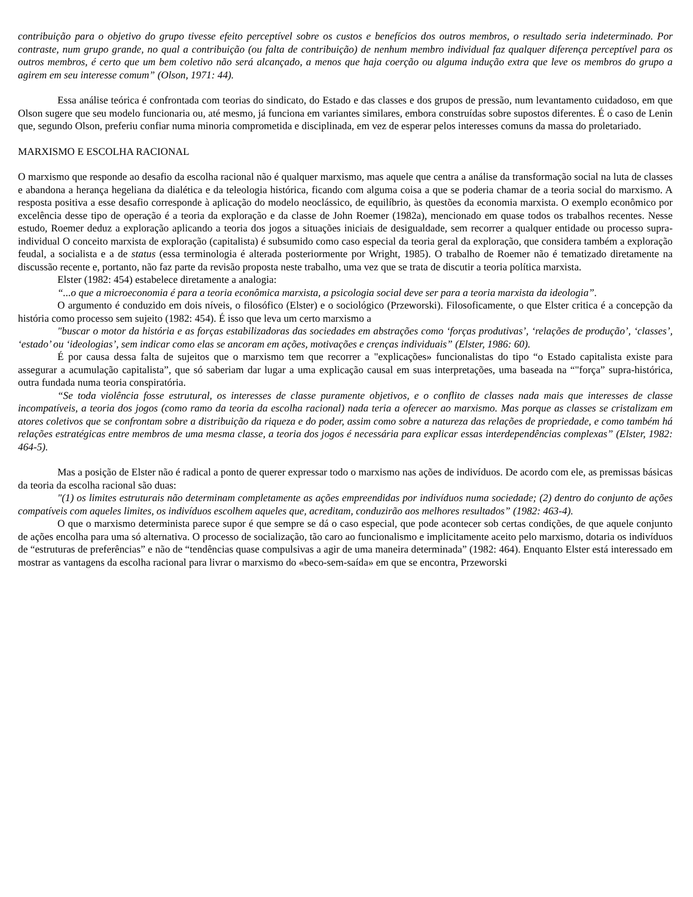contribuição para o objetivo do grupo tivesse efeito perceptível sobre os custos e benefícios dos outros membros, o resultado seria indeterminado. Por contraste, num grupo grande, no qual a contribuição (ou falta de contribuição) de nenhum membro individual faz qualquer diferença perceptível para os outros membros, é certo que um bem coletivo não será alcançado, a menos que haja coerção ou alguma indução extra que leve os membros do grupo a agirem em seu interesse comum” (Olson, 1971: 44).
Essa análise teórica é confrontada com teorias do sindicato, do Estado e das classes e dos grupos de pressão, num levantamento cuidadoso, em que Olson sugere que seu modelo funcionaria ou, até mesmo, já funciona em variantes similares, embora construídas sobre supostos diferentes. É o caso de Lenin que, segundo Olson, preferiu confiar numa minoria comprometida e disciplinada, em vez de esperar pelos interesses comuns da massa do proletariado.
MARXISMO E ESCOLHA RACIONAL
O marxismo que responde ao desafio da escolha racional não é qualquer marxismo, mas aquele que centra a análise da transformação social na luta de classes e abandona a herança hegeliana da dialética e da teleologia histórica, ficando com alguma coisa a que se poderia chamar de a teoria social do marxismo. A resposta positiva a esse desafio corresponde à aplicação do modelo neoclássico, de equilíbrio, às questões da economia marxista. O exemplo econômico por excelência desse tipo de operação é a teoria da exploração e da classe de John Roemer (1982a), mencionado em quase todos os trabalhos recentes. Nesse estudo, Roemer deduz a exploração aplicando a teoria dos jogos a situações iniciais de desigualdade, sem recorrer a qualquer entidade ou processo supra-individual O conceito marxista de exploração (capitalista) é subsumido como caso especial da teoria geral da exploração, que considera também a exploração feudal, a socialista e a de status (essa terminologia é alterada posteriormente por Wright, 1985). O trabalho de Roemer não é tematizado diretamente na discussão recente e, portanto, não faz parte da revisão proposta neste trabalho, uma vez que se trata de discutir a teoria política marxista.
Elster (1982: 454) estabelece diretamente a analogia:
“...o que a microeconomia é para a teoria econômica marxista, a psicologia social deve ser para a teoria marxista da ideologia”.
O argumento é conduzido em dois níveis, o filosófico (Elster) e o sociológico (Przeworski). Filosoficamente, o que Elster critica é a concepção da história como processo sem sujeito (1982: 454). É isso que leva um certo marxismo a
"buscar o motor da história e as forças estabilizadoras das sociedades em abstrações como ‘forças produtivas’, ‘relações de produção’, ‘classes’, ‘estado’ ou ‘ideologias’, sem indicar como elas se ancoram em ações, motivações e crenças individuais” (Elster, 1986: 60).
É por causa dessa falta de sujeitos que o marxismo tem que recorrer a "explicações» funcionalistas do tipo “o Estado capitalista existe para assegurar a acumulação capitalista”, que só saberiam dar lugar a uma explicação causal em suas interpretações, uma baseada na “"força” supra-histórica, outra fundada numa teoria conspiratória.
“Se toda violência fosse estrutural, os interesses de classe puramente objetivos, e o conflito de classes nada mais que interesses de classe incompatíveis, a teoria dos jogos (como ramo da teoria da escolha racional) nada teria a oferecer ao marxismo. Mas porque as classes se cristalizam em atores coletivos que se confrontam sobre a distribuição da riqueza e do poder, assim como sobre a natureza das relações de propriedade, e como também há relações estratégicas entre membros de uma mesma classe, a teoria dos jogos é necessária para explicar essas interdependências complexas” (Elster, 1982: 464-5).
Mas a posição de Elster não é radical a ponto de querer expressar todo o marxismo nas ações de indivíduos. De acordo com ele, as premissas básicas da teoria da escolha racional são duas:
"(1) os limites estruturais não determinam completamente as ações empreendidas por indivíduos numa sociedade; (2) dentro do conjunto de ações compatíveis com aqueles limites, os indivíduos escolhem aqueles que, acreditam, conduzirão aos melhores resultados” (1982: 463-4).
O que o marxismo determinista parece supor é que sempre se dá o caso especial, que pode acontecer sob certas condições, de que aquele conjunto de ações encolha para uma só alternativa. O processo de socialização, tão caro ao funcionalismo e implicitamente aceito pelo marxismo, dotaria os indivíduos de “estruturas de preferências” e não de “tendências quase compulsivas a agir de uma maneira determinada” (1982: 464). Enquanto Elster está interessado em mostrar as vantagens da escolha racional para livrar o marxismo do «beco-sem-saída» em que se encontra, Przeworski